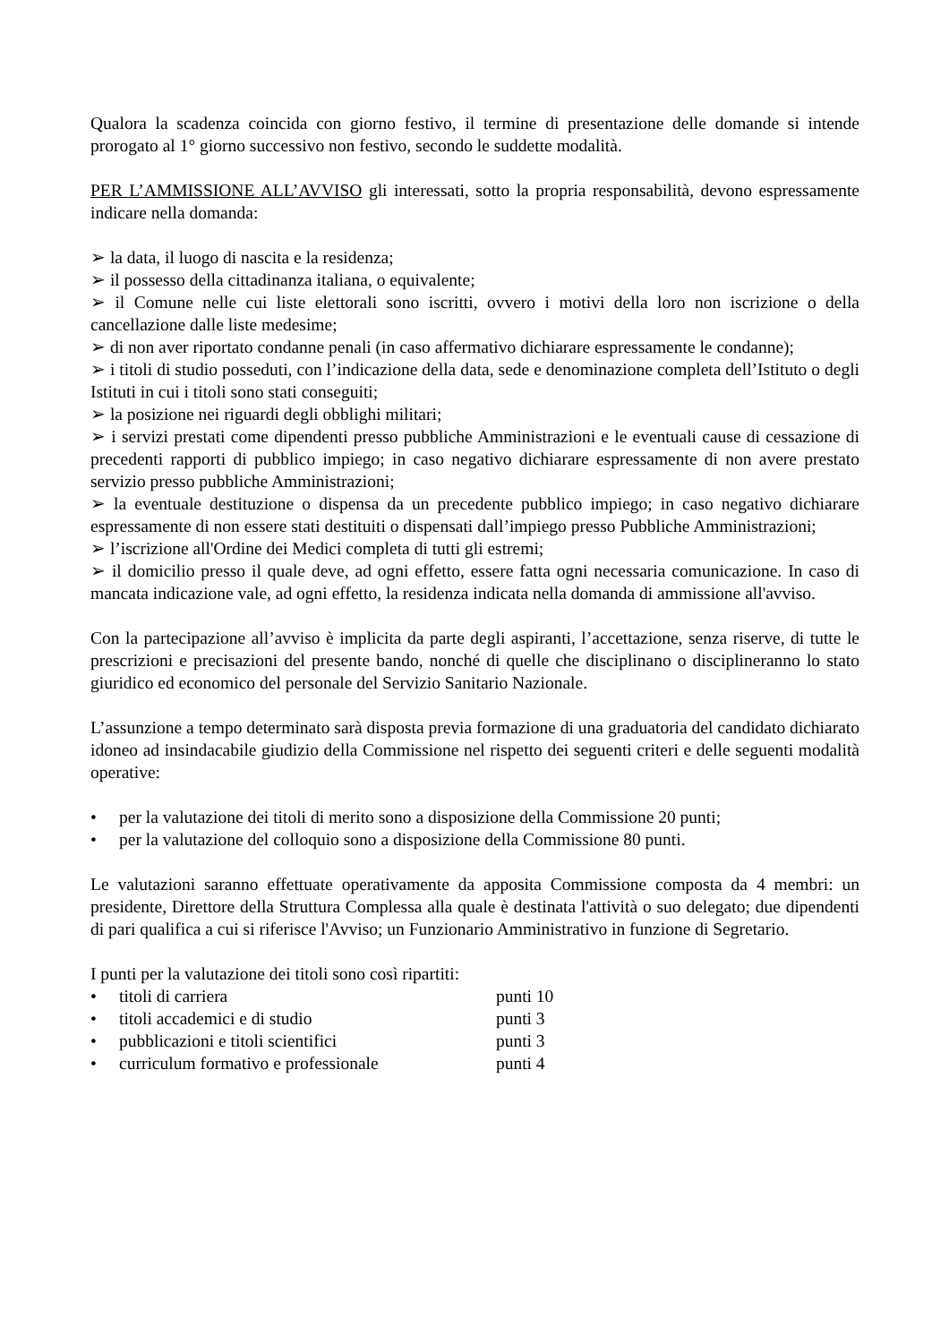Qualora la scadenza coincida con giorno festivo, il termine di presentazione delle domande si intende prorogato al 1° giorno successivo non festivo, secondo le suddette modalità.
PER L’AMMISSIONE ALL’AVVISO gli interessati, sotto la propria responsabilità, devono espressamente indicare nella domanda:
➢ la data, il luogo di nascita e la residenza;
➢ il possesso della cittadinanza italiana, o equivalente;
➢ il Comune nelle cui liste elettorali sono iscritti, ovvero i motivi della loro non iscrizione o della cancellazione dalle liste medesime;
➢ di non aver riportato condanne penali (in caso affermativo dichiarare espressamente le condanne);
➢ i titoli di studio posseduti, con l’indicazione della data, sede e denominazione completa dell’Istituto o degli Istituti in cui i titoli sono stati conseguiti;
➢ la posizione nei riguardi degli obblighi militari;
➢ i servizi prestati come dipendenti presso pubbliche Amministrazioni e le eventuali cause di cessazione di precedenti rapporti di pubblico impiego; in caso negativo dichiarare espressamente di non avere prestato servizio presso pubbliche Amministrazioni;
➢ la eventuale destituzione o dispensa da un precedente pubblico impiego; in caso negativo dichiarare espressamente di non essere stati destituiti o dispensati dall’impiego presso Pubbliche Amministrazioni;
➢ l’iscrizione all'Ordine dei Medici completa di tutti gli estremi;
➢ il domicilio presso il quale deve, ad ogni effetto, essere fatta ogni necessaria comunicazione. In caso di mancata indicazione vale, ad ogni effetto, la residenza indicata nella domanda di ammissione all'avviso.
Con la partecipazione all’avviso è implicita da parte degli aspiranti, l’accettazione, senza riserve, di tutte le prescrizioni e precisazioni del presente bando, nonché di quelle che disciplinano o disciplineranno lo stato giuridico ed economico del personale del Servizio Sanitario Nazionale.
L’assunzione a tempo determinato sarà disposta previa formazione di una graduatoria del candidato dichiarato idoneo ad insindacabile giudizio della Commissione nel rispetto dei seguenti criteri e delle seguenti modalità operative:
• per la valutazione dei titoli di merito sono a disposizione della Commissione 20 punti;
• per la valutazione del colloquio sono a disposizione della Commissione 80 punti.
Le valutazioni saranno effettuate operativamente da apposita Commissione composta da 4 membri: un presidente, Direttore della Struttura Complessa alla quale è destinata l'attività o suo delegato; due dipendenti di pari qualifica a cui si riferisce l'Avviso; un Funzionario Amministrativo in funzione di Segretario.
I punti per la valutazione dei titoli sono così ripartiti:
• titoli di carriera punti 10
• titoli accademici e di studio punti 3
• pubblicazioni e titoli scientifici punti 3
• curriculum formativo e professionale punti 4